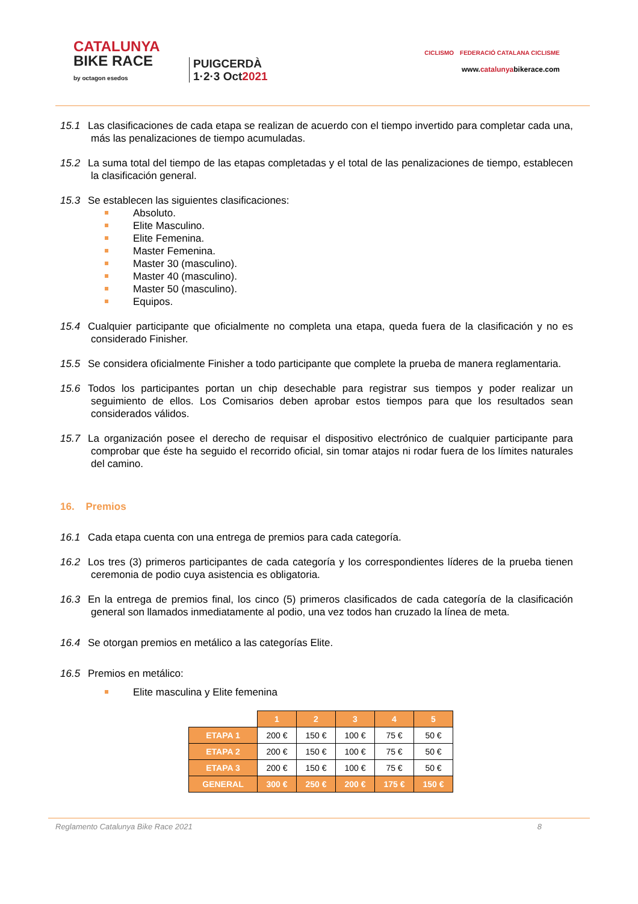CATALUNYA
BIKE RACE
by octagon esedos
PUIGCERDÀ
1·2·3 Oct2021
CICLISMO FEDERACIÓ CATALANA CICLISME
www.catalunyabikerace.com
15.1 Las clasificaciones de cada etapa se realizan de acuerdo con el tiempo invertido para completar cada una, más las penalizaciones de tiempo acumuladas.
15.2 La suma total del tiempo de las etapas completadas y el total de las penalizaciones de tiempo, establecen la clasificación general.
15.3 Se establecen las siguientes clasificaciones:
Absoluto.
Elite Masculino.
Elite Femenina.
Master Femenina.
Master 30 (masculino).
Master 40 (masculino).
Master 50 (masculino).
Equipos.
15.4 Cualquier participante que oficialmente no completa una etapa, queda fuera de la clasificación y no es considerado Finisher.
15.5 Se considera oficialmente Finisher a todo participante que complete la prueba de manera reglamentaria.
15.6 Todos los participantes portan un chip desechable para registrar sus tiempos y poder realizar un seguimiento de ellos. Los Comisarios deben aprobar estos tiempos para que los resultados sean considerados válidos.
15.7 La organización posee el derecho de requisar el dispositivo electrónico de cualquier participante para comprobar que éste ha seguido el recorrido oficial, sin tomar atajos ni rodar fuera de los límites naturales del camino.
16. Premios
16.1 Cada etapa cuenta con una entrega de premios para cada categoría.
16.2 Los tres (3) primeros participantes de cada categoría y los correspondientes líderes de la prueba tienen ceremonia de podio cuya asistencia es obligatoria.
16.3 En la entrega de premios final, los cinco (5) primeros clasificados de cada categoría de la clasificación general son llamados inmediatamente al podio, una vez todos han cruzado la línea de meta.
16.4 Se otorgan premios en metálico a las categorías Elite.
16.5 Premios en metálico:
Elite masculina y Elite femenina
| | 1 | 2 | 3 | 4 | 5 |
| ETAPA 1 | 200 € | 150 € | 100 € | 75 € | 50 € |
| ETAPA 2 | 200 € | 150 € | 100 € | 75 € | 50 € |
| ETAPA 3 | 200 € | 150 € | 100 € | 75 € | 50 € |
| GENERAL | 300 € | 250 € | 200 € | 175 € | 150 € |
Reglamento Catalunya Bike Race 2021 8